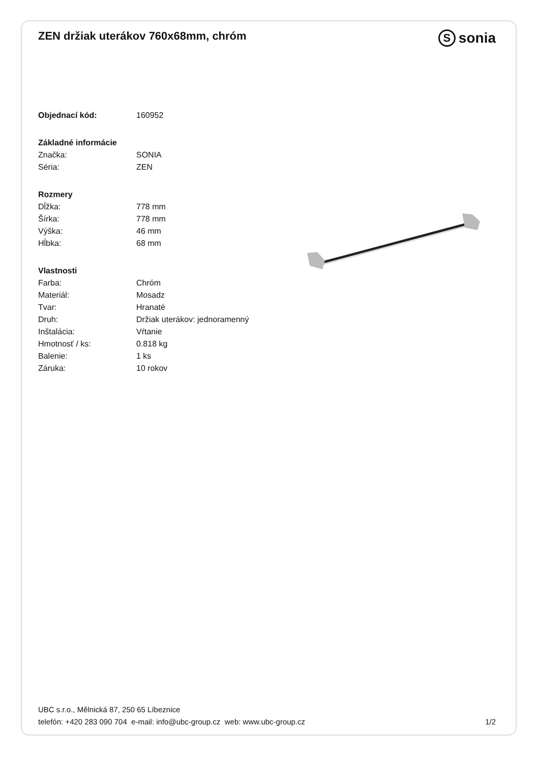ZEN držiak uterákov 760x68mm, chróm
Ssonia
| Objednací kód: | 160952 |
| Základné informácie | |
| Značka: | SONIA |
| Séria: | ZEN |
| Rozmery | |
| Dĺžka: | 778 mm |
| Šírka: | 778 mm |
| Výška: | 46 mm |
| Hĺbka: | 68 mm |
| Vlastnosti | |
| Farba: | Chróm |
| Materiál: | Mosadz |
| Tvar: | Hranaté |
| Druh: | Držiak uterákov: jednoramenný |
| Inštalácia: | Vŕtanie |
| Hmotnosť / ks: | 0.818 kg |
| Balenie: | 1 ks |
| Záruka: | 10 rokov |
UBC s.r.o., Mělnická 87, 250 65 Líbeznice
telefón: +420 283 090 704 e-mail: info@ubc-group.cz web: www.ubc-group.cz 1/2